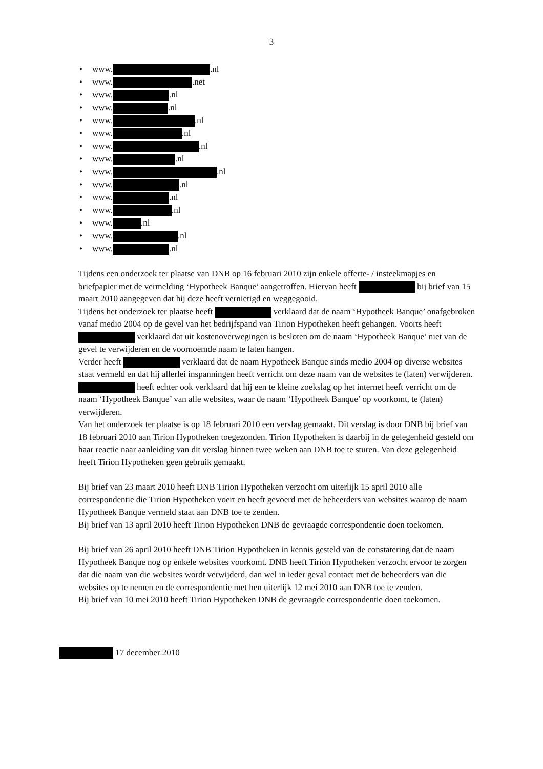3
• www. .nl
• www. .net
• www. .nl
• www. .nl
• www. .nl
• www. .nl
• www. .nl
• www. .nl
• www. .nl
• www. .nl
• www. .nl
• www. .nl
• www. .nl
• www. .nl
• www. .nl
Tijdens een onderzoek ter plaatse van DNB op 16 februari 2010 zijn enkele offerte- / insteekmapjes en briefpapier met de vermelding ‘Hypotheek Banque’ aangetroffen. Hiervan heeft bij brief van 15 maart 2010 aangegeven dat hij deze heeft vernietigd en weggegooid.
Tijdens het onderzoek ter plaatse heeft verklaard dat de naam ‘Hypotheek Banque’ onafgebroken vanaf medio 2004 op de gevel van het bedrijfspand van Tirion Hypotheken heeft gehangen. Voorts heeft verklaard dat uit kostenoverwegingen is besloten om de naam ‘Hypotheek Banque’ niet van de gevel te verwijderen en de voornoemde naam te laten hangen.
Verder heeft verklaard dat de naam Hypotheek Banque sinds medio 2004 op diverse websites staat vermeld en dat hij allerlei inspanningen heeft verricht om deze naam van de websites te (laten) verwijderen. heeft echter ook verklaard dat hij een te kleine zoekslag op het internet heeft verricht om de naam ‘Hypotheek Banque’ van alle websites, waar de naam ‘Hypotheek Banque’ op voorkomt, te (laten) verwijderen.
Van het onderzoek ter plaatse is op 18 februari 2010 een verslag gemaakt. Dit verslag is door DNB bij brief van 18 februari 2010 aan Tirion Hypotheken toegezonden. Tirion Hypotheken is daarbij in de gelegenheid gesteld om haar reactie naar aanleiding van dit verslag binnen twee weken aan DNB toe te sturen. Van deze gelegenheid heeft Tirion Hypotheken geen gebruik gemaakt.
Bij brief van 23 maart 2010 heeft DNB Tirion Hypotheken verzocht om uiterlijk 15 april 2010 alle correspondentie die Tirion Hypotheken voert en heeft gevoerd met de beheerders van websites waarop de naam Hypotheek Banque vermeld staat aan DNB toe te zenden.
Bij brief van 13 april 2010 heeft Tirion Hypotheken DNB de gevraagde correspondentie doen toekomen.
Bij brief van 26 april 2010 heeft DNB Tirion Hypotheken in kennis gesteld van de constatering dat de naam Hypotheek Banque nog op enkele websites voorkomt. DNB heeft Tirion Hypotheken verzocht ervoor te zorgen dat die naam van die websites wordt verwijderd, dan wel in ieder geval contact met de beheerders van die websites op te nemen en de correspondentie met hen uiterlijk 12 mei 2010 aan DNB toe te zenden.
Bij brief van 10 mei 2010 heeft Tirion Hypotheken DNB de gevraagde correspondentie doen toekomen.
17 december 2010